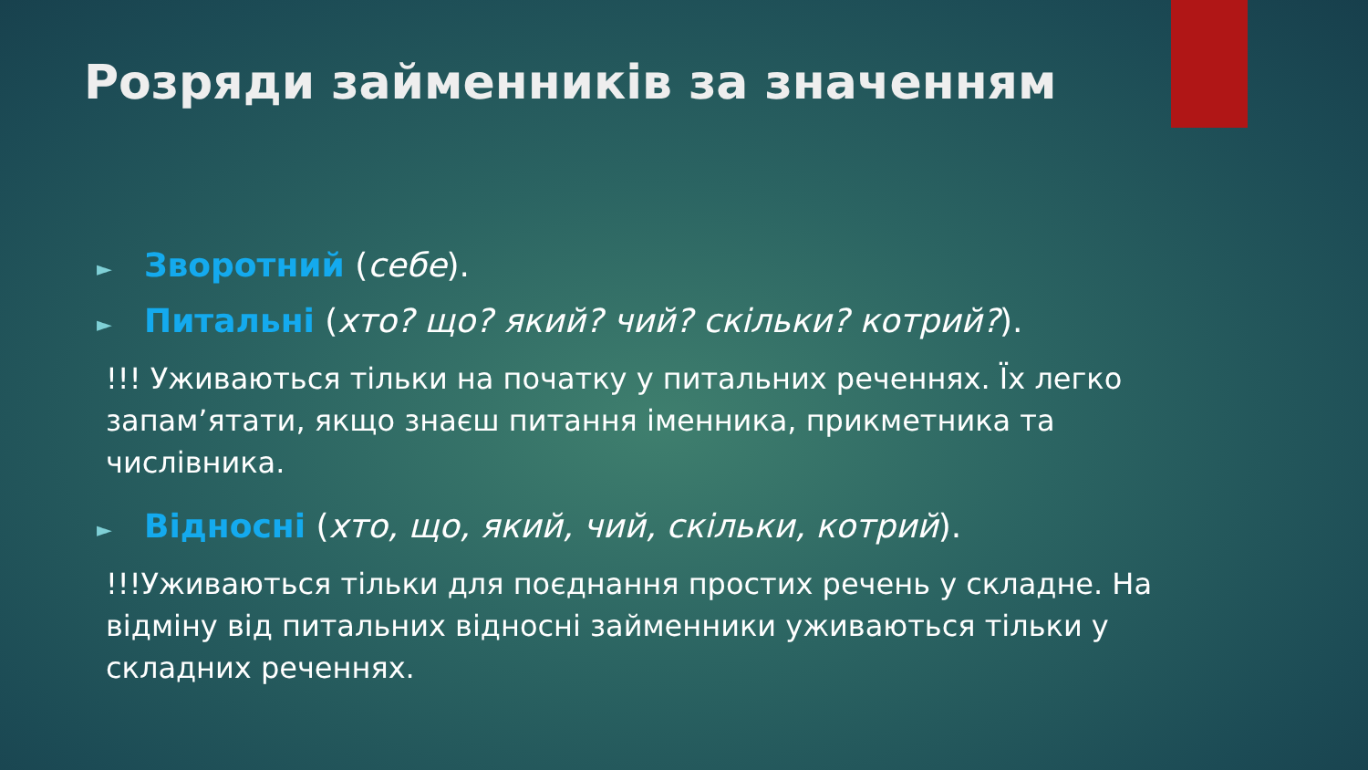Розряди займенників за значенням
► Зворотний (себе).
► Питальні (хто? що? який? чий? скільки? котрий?).
!!! Уживаються тільки на початку у питальних реченнях. Їх легко запам’ятати, якщо знаєш питання іменника, прикметника та числівника.
► Відносні (хто, що, який, чий, скільки, котрий).
!!!Уживаються тільки для поєднання простих речень у складне. На відміну від питальних відносні займенники уживаються тільки у складних реченнях.